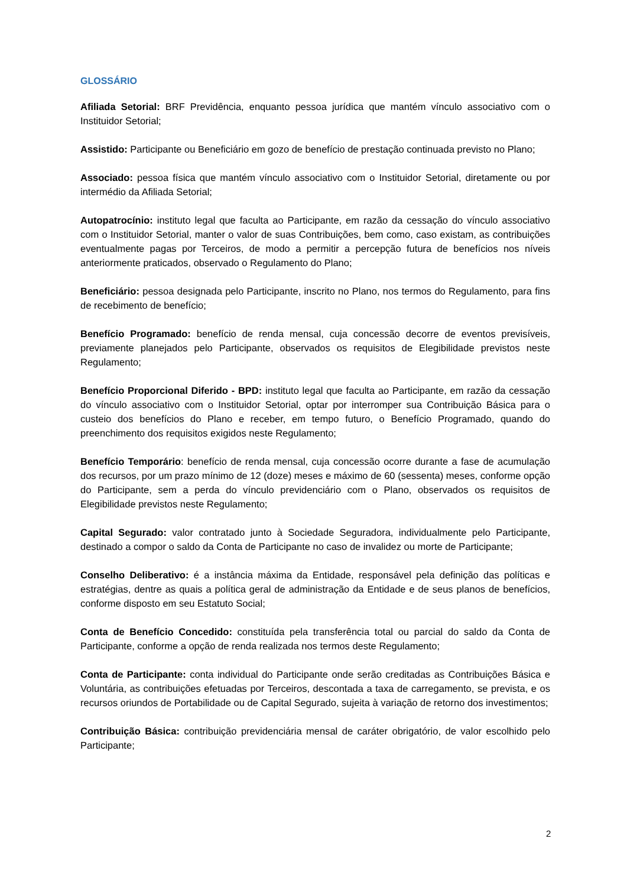GLOSSÁRIO
Afiliada Setorial: BRF Previdência, enquanto pessoa jurídica que mantém vínculo associativo com o Instituidor Setorial;
Assistido: Participante ou Beneficiário em gozo de benefício de prestação continuada previsto no Plano;
Associado: pessoa física que mantém vínculo associativo com o Instituidor Setorial, diretamente ou por intermédio da Afiliada Setorial;
Autopatrocínio: instituto legal que faculta ao Participante, em razão da cessação do vínculo associativo com o Instituidor Setorial, manter o valor de suas Contribuições, bem como, caso existam, as contribuições eventualmente pagas por Terceiros, de modo a permitir a percepção futura de benefícios nos níveis anteriormente praticados, observado o Regulamento do Plano;
Beneficiário: pessoa designada pelo Participante, inscrito no Plano, nos termos do Regulamento, para fins de recebimento de benefício;
Benefício Programado: benefício de renda mensal, cuja concessão decorre de eventos previsíveis, previamente planejados pelo Participante, observados os requisitos de Elegibilidade previstos neste Regulamento;
Benefício Proporcional Diferido - BPD: instituto legal que faculta ao Participante, em razão da cessação do vínculo associativo com o Instituidor Setorial, optar por interromper sua Contribuição Básica para o custeio dos benefícios do Plano e receber, em tempo futuro, o Benefício Programado, quando do preenchimento dos requisitos exigidos neste Regulamento;
Benefício Temporário: benefício de renda mensal, cuja concessão ocorre durante a fase de acumulação dos recursos, por um prazo mínimo de 12 (doze) meses e máximo de 60 (sessenta) meses, conforme opção do Participante, sem a perda do vínculo previdenciário com o Plano, observados os requisitos de Elegibilidade previstos neste Regulamento;
Capital Segurado: valor contratado junto à Sociedade Seguradora, individualmente pelo Participante, destinado a compor o saldo da Conta de Participante no caso de invalidez ou morte de Participante;
Conselho Deliberativo: é a instância máxima da Entidade, responsável pela definição das políticas e estratégias, dentre as quais a política geral de administração da Entidade e de seus planos de benefícios, conforme disposto em seu Estatuto Social;
Conta de Benefício Concedido: constituída pela transferência total ou parcial do saldo da Conta de Participante, conforme a opção de renda realizada nos termos deste Regulamento;
Conta de Participante: conta individual do Participante onde serão creditadas as Contribuições Básica e Voluntária, as contribuições efetuadas por Terceiros, descontada a taxa de carregamento, se prevista, e os recursos oriundos de Portabilidade ou de Capital Segurado, sujeita à variação de retorno dos investimentos;
Contribuição Básica: contribuição previdenciária mensal de caráter obrigatório, de valor escolhido pelo Participante;
2